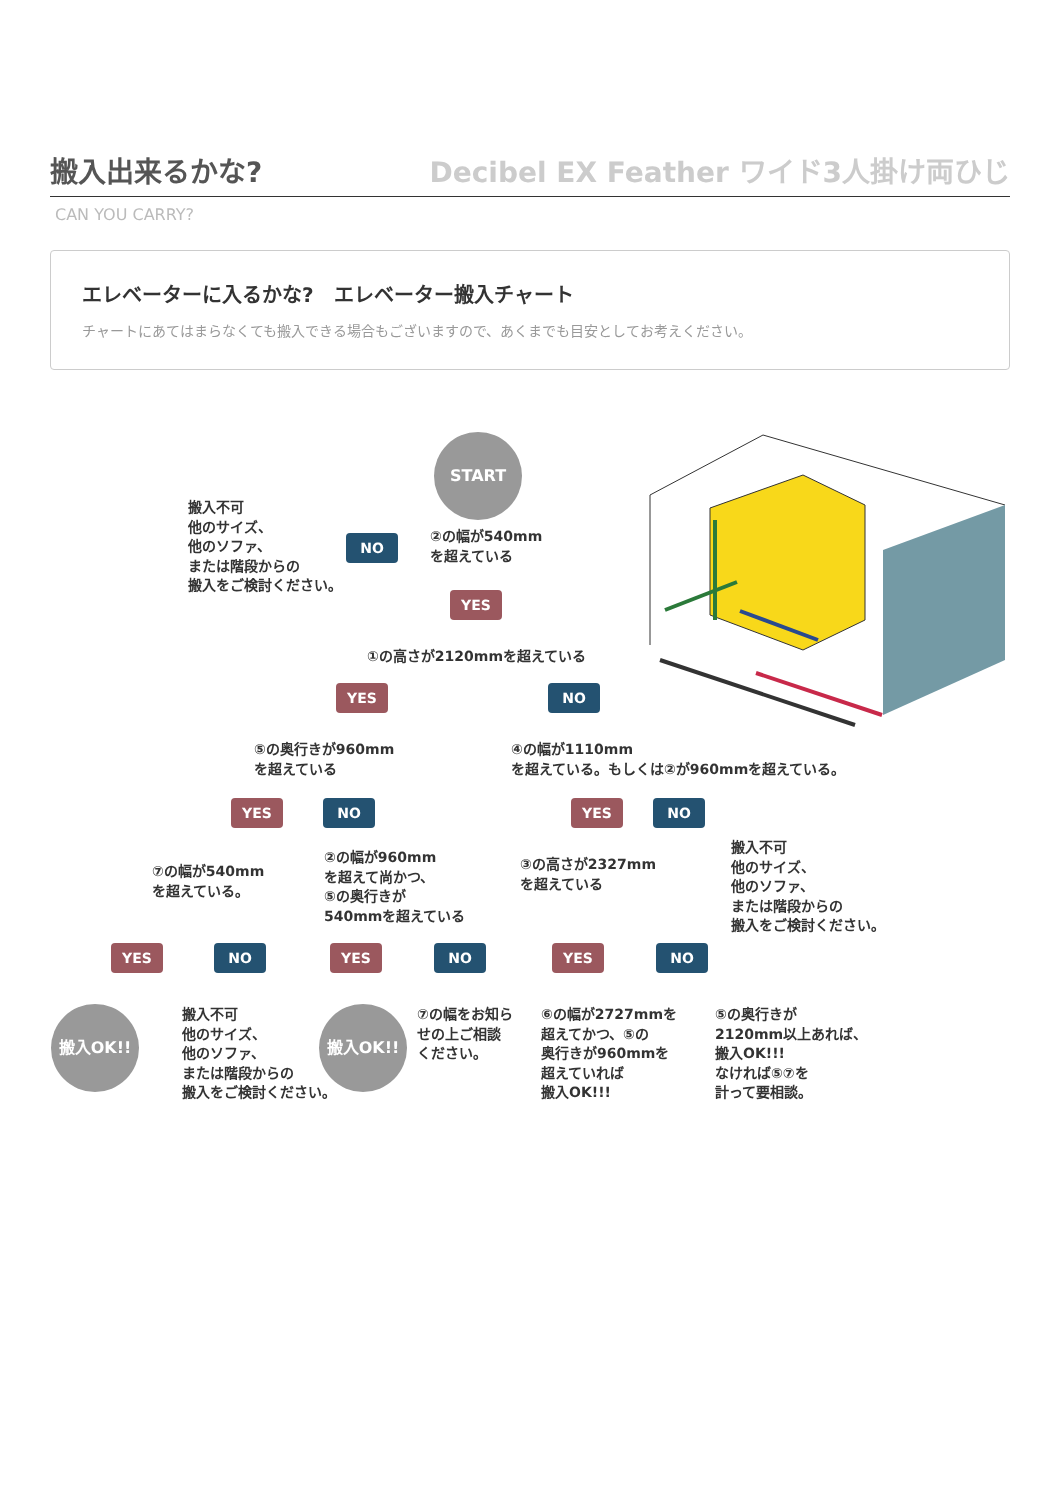搬入出来るかな?
Decibel EX Feather ワイド3人掛け両ひじ
CAN YOU CARRY?
エレベーターに入るかな?　エレベーター搬入チャート
チャートにあてはまらなくても搬入できる場合もございますので、あくまでも目安としてお考えください。
START
搬入不可
他のサイズ、
他のソファ、
または階段からの
搬入をご検討ください。
NO
②の幅が540mm
を超えている
YES
①の高さが2120mmを超えている
YES NO
⑤の奥行きが960mm
を超えている
④の幅が1110mm
を超えている。もしくは②が960mmを超えている。
YES NO YES NO
⑦の幅が540mm
を超えている。
②の幅が960mm
を超えて尚かつ、
⑤の奥行きが
540mmを超えている
③の高さが2327mm
を超えている
搬入不可
他のサイズ、
他のソファ、
または階段からの
搬入をご検討ください。
YES NO YES NO YES NO
搬入OK!!
搬入不可
他のサイズ、
他のソファ、
または階段からの
搬入をご検討ください。
搬入OK!!
⑦の幅をお知ら
せの上ご相談
ください。
⑥の幅が2727mmを
超えてかつ、⑤の
奥行きが960mmを
超えていれば
搬入OK!!!
⑤の奥行きが
2120mm以上あれば、
搬入OK!!!
なければ⑤⑦を
計って要相談。